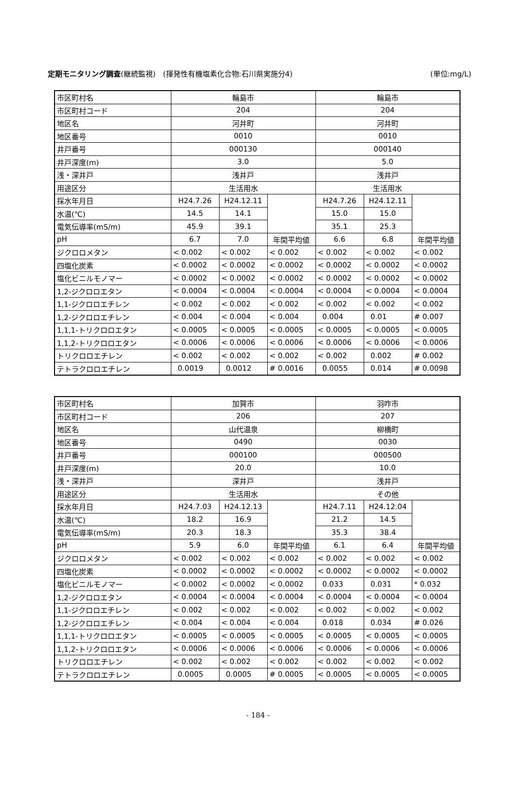定期モニタリング調査(継続監視)　(揮発性有機塩素化合物:石川県実施分4) (単位:mg/L)
| 市区町村名 | 輪島市 | | | 輪島市 | | |
| 市区町村コード | 204 | | | 204 | | |
| 地区名 | 河井町 | | | 河井町 | | |
| 地区番号 | 0010 | | | 0010 | | |
| 井戸番号 | 000130 | | | 000140 | | |
| 井戸深度(m) | 3.0 | | | 5.0 | | |
| 浅・深井戸 | 浅井戸 | | | 浅井戸 | | |
| 用途区分 | 生活用水 | | | 生活用水 | | |
| 採水年月日 | H24.7.26 | H24.12.11 | | H24.7.26 | H24.12.11 | |
| 水温(℃) | 14.5 | 14.1 | | 15.0 | 15.0 | |
| 電気伝導率(mS/m) | 45.9 | 39.1 | | 35.1 | 25.3 | |
| pH | 6.7 | 7.0 | 年間平均値 | 6.6 | 6.8 | 年間平均値 |
| ジクロロメタン | < 0.002 | < 0.002 | < 0.002 | < 0.002 | < 0.002 | < 0.002 |
| 四塩化炭素 | < 0.0002 | < 0.0002 | < 0.0002 | < 0.0002 | < 0.0002 | < 0.0002 |
| 塩化ビニルモノマー | < 0.0002 | < 0.0002 | < 0.0002 | < 0.0002 | < 0.0002 | < 0.0002 |
| 1,2-ジクロロエタン | < 0.0004 | < 0.0004 | < 0.0004 | < 0.0004 | < 0.0004 | < 0.0004 |
| 1,1-ジクロロエチレン | < 0.002 | < 0.002 | < 0.002 | < 0.002 | < 0.002 | < 0.002 |
| 1,2-ジクロロエチレン | < 0.004 | < 0.004 | < 0.004 | 0.004 | 0.01 | # 0.007 |
| 1,1,1-トリクロロエタン | < 0.0005 | < 0.0005 | < 0.0005 | < 0.0005 | < 0.0005 | < 0.0005 |
| 1,1,2-トリクロロエタン | < 0.0006 | < 0.0006 | < 0.0006 | < 0.0006 | < 0.0006 | < 0.0006 |
| トリクロロエチレン | < 0.002 | < 0.002 | < 0.002 | < 0.002 | 0.002 | # 0.002 |
| テトラクロロエチレン | 0.0019 | 0.0012 | # 0.0016 | 0.0055 | 0.014 | # 0.0098 |
| 市区町村名 | 加賀市 | | | 羽咋市 | | |
| 市区町村コード | 206 | | | 207 | | |
| 地区名 | 山代温泉 | | | 柳橋町 | | |
| 地区番号 | 0490 | | | 0030 | | |
| 井戸番号 | 000100 | | | 000500 | | |
| 井戸深度(m) | 20.0 | | | 10.0 | | |
| 浅・深井戸 | 深井戸 | | | 浅井戸 | | |
| 用途区分 | 生活用水 | | | その他 | | |
| 採水年月日 | H24.7.03 | H24.12.13 | | H24.7.11 | H24.12.04 | |
| 水温(℃) | 18.2 | 16.9 | | 21.2 | 14.5 | |
| 電気伝導率(mS/m) | 20.3 | 18.3 | | 35.3 | 38.4 | |
| pH | 5.9 | 6.0 | 年間平均値 | 6.1 | 6.4 | 年間平均値 |
| ジクロロメタン | < 0.002 | < 0.002 | < 0.002 | < 0.002 | < 0.002 | < 0.002 |
| 四塩化炭素 | < 0.0002 | < 0.0002 | < 0.0002 | < 0.0002 | < 0.0002 | < 0.0002 |
| 塩化ビニルモノマー | < 0.0002 | < 0.0002 | < 0.0002 | 0.033 | 0.031 | * 0.032 |
| 1,2-ジクロロエタン | < 0.0004 | < 0.0004 | < 0.0004 | < 0.0004 | < 0.0004 | < 0.0004 |
| 1,1-ジクロロエチレン | < 0.002 | < 0.002 | < 0.002 | < 0.002 | < 0.002 | < 0.002 |
| 1,2-ジクロロエチレン | < 0.004 | < 0.004 | < 0.004 | 0.018 | 0.034 | # 0.026 |
| 1,1,1-トリクロロエタン | < 0.0005 | < 0.0005 | < 0.0005 | < 0.0005 | < 0.0005 | < 0.0005 |
| 1,1,2-トリクロロエタン | < 0.0006 | < 0.0006 | < 0.0006 | < 0.0006 | < 0.0006 | < 0.0006 |
| トリクロロエチレン | < 0.002 | < 0.002 | < 0.002 | < 0.002 | < 0.002 | < 0.002 |
| テトラクロロエチレン | 0.0005 | 0.0005 | # 0.0005 | < 0.0005 | < 0.0005 | < 0.0005 |
- 184 -